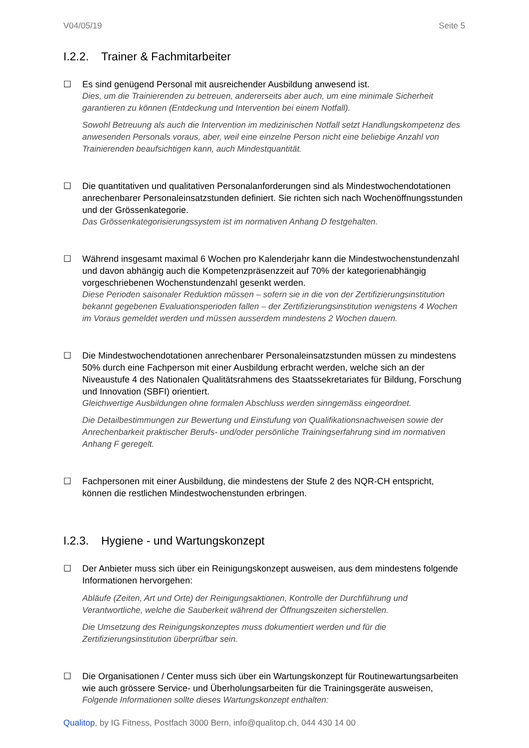V04/05/19 Seite 5
I.2.2. Trainer & Fachmitarbeiter
☐ Es sind genügend Personal mit ausreichender Ausbildung anwesend ist.
Dies, um die Trainierenden zu betreuen, andererseits aber auch, um eine minimale Sicherheit garantieren zu können (Entdeckung und Intervention bei einem Notfall).
Sowohl Betreuung als auch die Intervention im medizinischen Notfall setzt Handlungskompetenz des anwesenden Personals voraus, aber, weil eine einzelne Person nicht eine beliebige Anzahl von Trainierenden beaufsichtigen kann, auch Mindestquantität.
☐ Die quantitativen und qualitativen Personalanforderungen sind als Mindestwochendotationen anrechenbarer Personaleinsatzstunden definiert. Sie richten sich nach Wochenöffnungsstunden und der Grössenkategorie.
Das Grössenkategorisierungssystem ist im normativen Anhang D festgehalten.
☐ Während insgesamt maximal 6 Wochen pro Kalenderjahr kann die Mindestwochenstundenzahl und davon abhängig auch die Kompetenzpräsenzzeit auf 70% der kategorienabhängig vorgeschriebenen Wochenstundenzahl gesenkt werden.
Diese Perioden saisonaler Reduktion müssen – sofern sie in die von der Zertifizierungsinstitution bekannt gegebenen Evaluationsperioden fallen – der Zertifizierungsinstitution wenigstens 4 Wochen im Voraus gemeldet werden und müssen ausserdem mindestens 2 Wochen dauern.
☐ Die Mindestwochendotationen anrechenbarer Personaleinsatzstunden müssen zu mindestens 50% durch eine Fachperson mit einer Ausbildung erbracht werden, welche sich an der Niveaustufe 4 des Nationalen Qualitätsrahmens des Staatssekretariates für Bildung, Forschung und Innovation (SBFI) orientiert.
Gleichwertige Ausbildungen ohne formalen Abschluss werden sinngemäss eingeordnet.
Die Detailbestimmungen zur Bewertung und Einstufung von Qualifikationsnachweisen sowie der Anrechenbarkeit praktischer Berufs- und/oder persönliche Trainingserfahrung sind im normativen Anhang F geregelt.
☐ Fachpersonen mit einer Ausbildung, die mindestens der Stufe 2 des NQR-CH entspricht, können die restlichen Mindestwochenstunden erbringen.
I.2.3. Hygiene - und Wartungskonzept
☐ Der Anbieter muss sich über ein Reinigungskonzept ausweisen, aus dem mindestens folgende Informationen hervorgehen:
Abläufe (Zeiten, Art und Orte) der Reinigungsaktionen, Kontrolle der Durchführung und Verantwortliche, welche die Sauberkeit während der Öffnungszeiten sicherstellen.
Die Umsetzung des Reinigungskonzeptes muss dokumentiert werden und für die Zertifizierungsinstitution überprüfbar sein.
☐ Die Organisationen / Center muss sich über ein Wartungskonzept für Routinewartungsarbeiten wie auch grössere Service- und Überholungsarbeiten für die Trainingsgeräte ausweisen,
Folgende Informationen sollte dieses Wartungskonzept enthalten:
Qualitop, by IG Fitness, Postfach 3000 Bern, info@qualitop.ch, 044 430 14 00